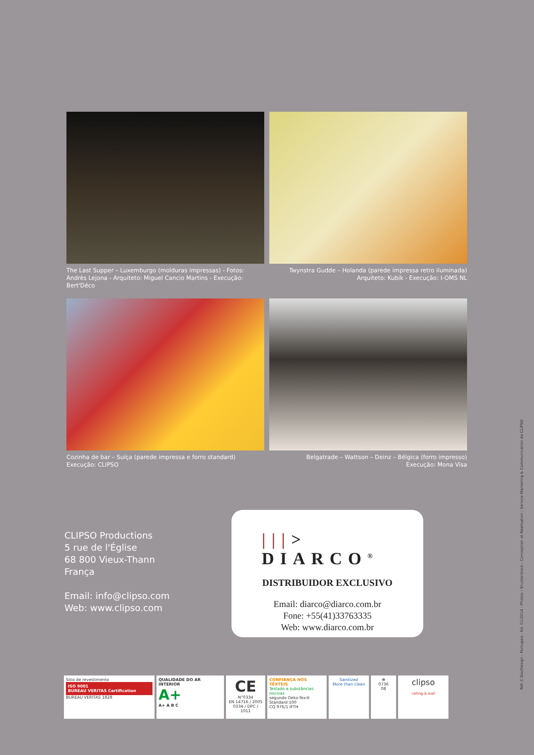The Last Supper – Luxemburgo (molduras impressas) - Fotos: Andrès Lejona - Arquiteto: Miguel Cancio Martins - Execução: Bert'Déco
Twynstra Gudde – Holanda (parede impressa retro iluminada)
Arquiteto: Kubik - Execução: I-OMS NL
Cozinha de bar – Suíça (parede impressa e forro standard)
Execução: CLIPSO
Belgatrade – Wattson – Deinz – Bélgica (forro impresso)
Execução: Mona Visa
CLIPSO Productions
5 rue de l'Église
68 800 Vieux-Thann
França
Email: info@clipso.com
Web: www.clipso.com
|||> DIARCO<sup>®</sup>
DISTRIBUIDOR EXCLUSIVO
Email: diarco@diarco.com.br
Fone: +55(41)33763335
Web: www.diarco.com.br
Sitio de revestimento
ISO 9001
BUREAU VERITAS Certification
BUREAU VERITAS 1828
QUALIDADE DO AR INTERIOR
A+
A+ A B C
CE
N°0334
EN 14716 / 2005
0334 / DPC / 1011
CONFIANÇA NOS TÊXTEIS
Testado a substâncias nocivas
segundo Oeko-Tex® Standard 100
CQ 976/1 IFTH
Sanitized
More than clean
☸
0736
08
clipso
ceiling & wall
Réf. C-DocDesign - Portugais - Ed. 01/2014 - Photos : Shutterstock - Conception et Réalisation : Service Marketing & Communication de CLIPSO